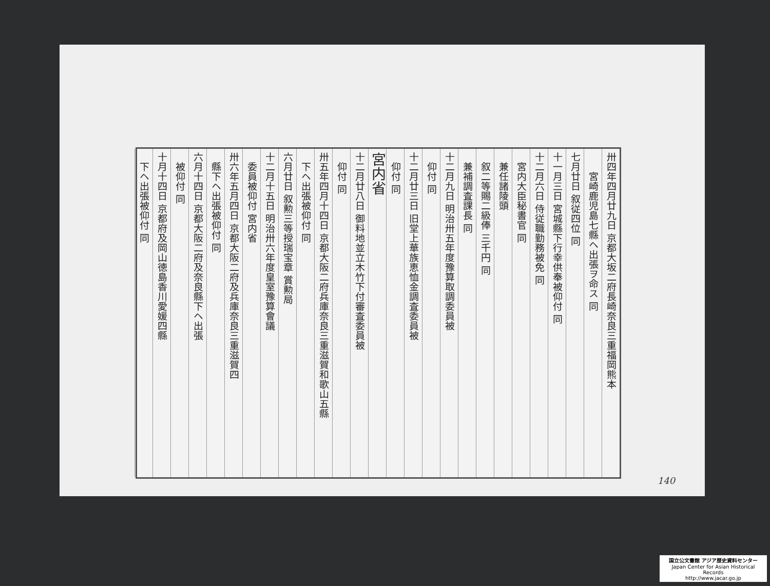卅四年四月廿九日 京都大坂二府長崎奈良三重福岡熊本
　　宮崎鹿児島七縣ヘ出張ヲ命ス 同
七月廿日 叙従四位 同
十一月三日 宮城縣下行幸供奉被仰付 同
十二月六日 侍従職勤務被免 同
　宮内大臣秘書官 同
　兼任諸陵頭
　叙二等賜二級俸 三千円 同
　兼補調査課長 同
十二月九日 明治卅五年度豫算取調委員被
　仰付 同
十二月廿三日 旧堂上華族恵恤金調査委員被
　仰付 同
宮内省
十二月廿八日 御料地並立木竹下付審査委員被
　仰付 同
卅五年四月十四日 京都大阪二府兵庫奈良三重滋賀和歌山五縣
　下ヘ出張被仰付 同
六月廿日 叙勲三等授瑞宝章 賞勲局
十二月十五日 明治卅六年度皇室豫算會議
　委員被仰付 宮内省
卅六年五月四日 京都大阪二府及兵庫奈良三重滋賀四
　縣下ヘ出張被仰付 同
六月十四日 京都大阪二府及奈良縣下ヘ出張
　被仰付 同
十月十四日 京都府及岡山徳島香川愛媛四縣
　下ヘ出張被仰付 同
140
国立公文書館 アジア歴史資料センター
Japan Center for Asian Historical Records
http://www.jacar.go.jp